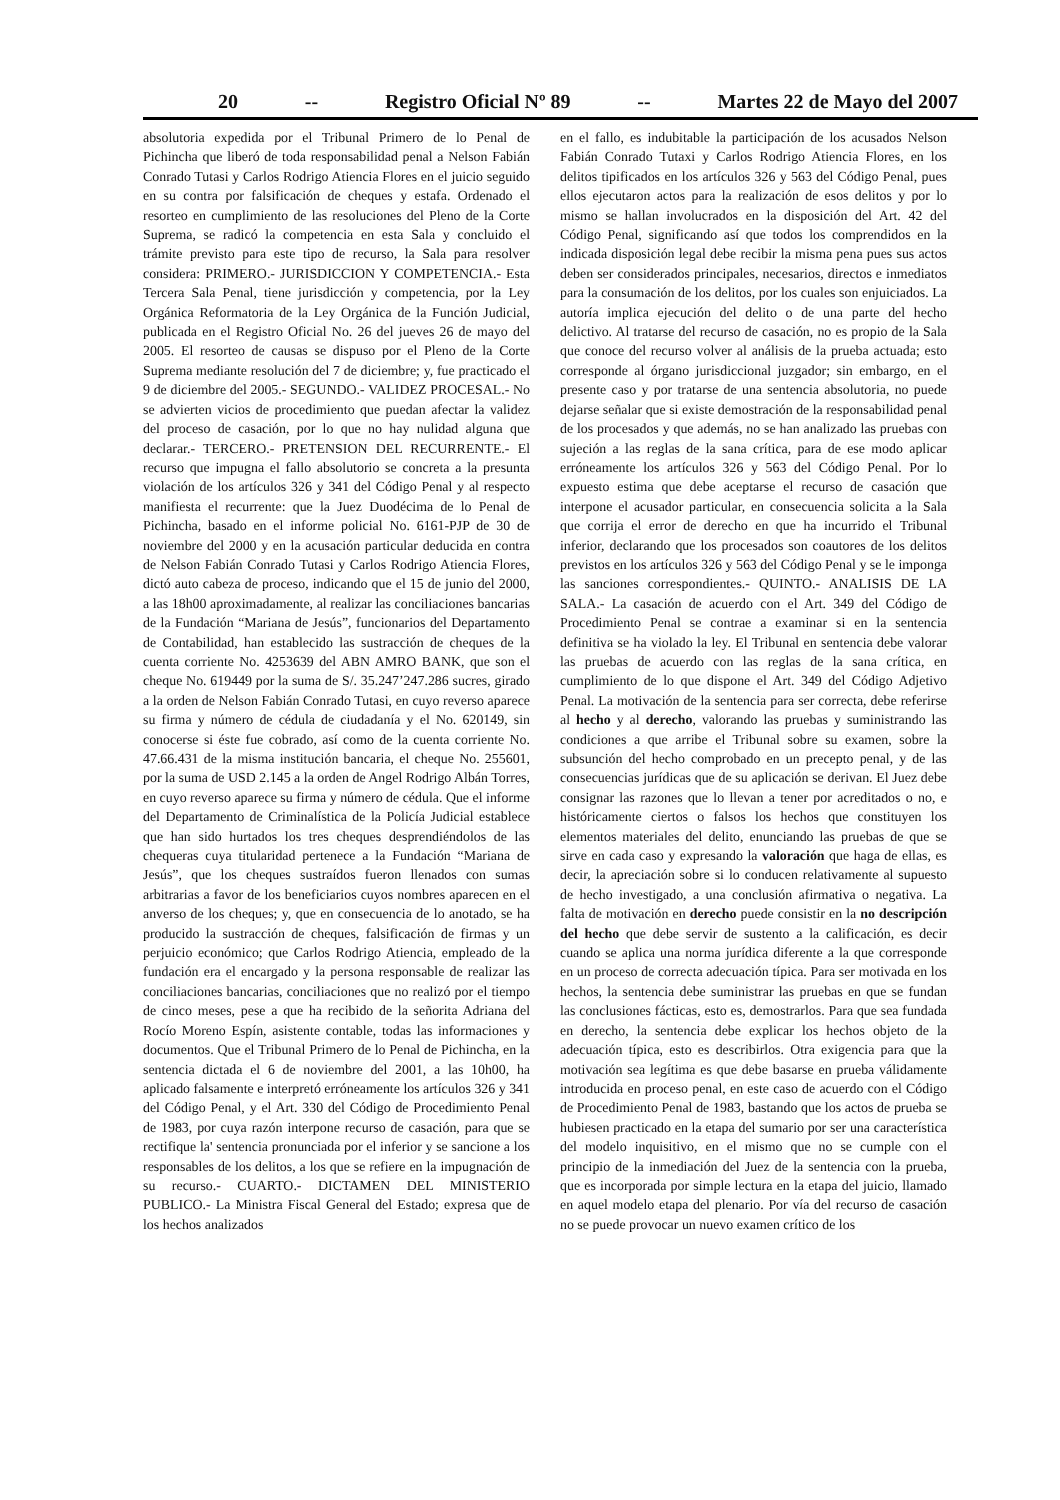20 -- Registro Oficial Nº 89 -- Martes 22 de Mayo del 2007
absolutoria expedida por el Tribunal Primero de lo Penal de Pichincha que liberó de toda responsabilidad penal a Nelson Fabián Conrado Tutasi y Carlos Rodrigo Atiencia Flores en el juicio seguido en su contra por falsificación de cheques y estafa. Ordenado el resorteo en cumplimiento de las resoluciones del Pleno de la Corte Suprema, se radicó la competencia en esta Sala y concluido el trámite previsto para este tipo de recurso, la Sala para resolver considera: PRIMERO.- JURISDICCION Y COMPETENCIA.- Esta Tercera Sala Penal, tiene jurisdicción y competencia, por la Ley Orgánica Reformatoria de la Ley Orgánica de la Función Judicial, publicada en el Registro Oficial No. 26 del jueves 26 de mayo del 2005. El resorteo de causas se dispuso por el Pleno de la Corte Suprema mediante resolución del 7 de diciembre; y, fue practicado el 9 de diciembre del 2005.- SEGUNDO.- VALIDEZ PROCESAL.- No se advierten vicios de procedimiento que puedan afectar la validez del proceso de casación, por lo que no hay nulidad alguna que declarar.- TERCERO.- PRETENSION DEL RECURRENTE.- El recurso que impugna el fallo absolutorio se concreta a la presunta violación de los artículos 326 y 341 del Código Penal y al respecto manifiesta el recurrente: que la Juez Duodécima de lo Penal de Pichincha, basado en el informe policial No. 6161-PJP de 30 de noviembre del 2000 y en la acusación particular deducida en contra de Nelson Fabián Conrado Tutasi y Carlos Rodrigo Atiencia Flores, dictó auto cabeza de proceso, indicando que el 15 de junio del 2000, a las 18h00 aproximadamente, al realizar las conciliaciones bancarias de la Fundación “Mariana de Jesús”, funcionarios del Departamento de Contabilidad, han establecido las sustracción de cheques de la cuenta corriente No. 4253639 del ABN AMRO BANK, que son el cheque No. 619449 por la suma de S/. 35.247’247.286 sucres, girado a la orden de Nelson Fabián Conrado Tutasi, en cuyo reverso aparece su firma y número de cédula de ciudadanía y el No. 620149, sin conocerse si éste fue cobrado, así como de la cuenta corriente No. 47.66.431 de la misma institución bancaria, el cheque No. 255601, por la suma de USD 2.145 a la orden de Angel Rodrigo Albán Torres, en cuyo reverso aparece su firma y número de cédula. Que el informe del Departamento de Criminalística de la Policía Judicial establece que han sido hurtados los tres cheques desprendiéndolos de las chequeras cuya titularidad pertenece a la Fundación “Mariana de Jesús”, que los cheques sustraídos fueron llenados con sumas arbitrarias a favor de los beneficiarios cuyos nombres aparecen en el anverso de los cheques; y, que en consecuencia de lo anotado, se ha producido la sustracción de cheques, falsificación de firmas y un perjuicio económico; que Carlos Rodrigo Atiencia, empleado de la fundación era el encargado y la persona responsable de realizar las conciliaciones bancarias, conciliaciones que no realizó por el tiempo de cinco meses, pese a que ha recibido de la señorita Adriana del Rocío Moreno Espín, asistente contable, todas las informaciones y documentos. Que el Tribunal Primero de lo Penal de Pichincha, en la sentencia dictada el 6 de noviembre del 2001, a las 10h00, ha aplicado falsamente e interpretó erróneamente los artículos 326 y 341 del Código Penal, y el Art. 330 del Código de Procedimiento Penal de 1983, por cuya razón interpone recurso de casación, para que se rectifique la' sentencia pronunciada por el inferior y se sancione a los responsables de los delitos, a los que se refiere en la impugnación de su recurso.- CUARTO.- DICTAMEN DEL MINISTERIO PUBLICO.- La Ministra Fiscal General del Estado; expresa que de los hechos analizados
en el fallo, es indubitable la participación de los acusados Nelson Fabián Conrado Tutaxi y Carlos Rodrigo Atiencia Flores, en los delitos tipificados en los artículos 326 y 563 del Código Penal, pues ellos ejecutaron actos para la realización de esos delitos y por lo mismo se hallan involucrados en la disposición del Art. 42 del Código Penal, significando así que todos los comprendidos en la indicada disposición legal debe recibir la misma pena pues sus actos deben ser considerados principales, necesarios, directos e inmediatos para la consumación de los delitos, por los cuales son enjuiciados. La autoría implica ejecución del delito o de una parte del hecho delictivo. Al tratarse del recurso de casación, no es propio de la Sala que conoce del recurso volver al análisis de la prueba actuada; esto corresponde al órgano jurisdiccional juzgador; sin embargo, en el presente caso y por tratarse de una sentencia absolutoria, no puede dejarse señalar que si existe demostración de la responsabilidad penal de los procesados y que además, no se han analizado las pruebas con sujeción a las reglas de la sana crítica, para de ese modo aplicar erróneamente los artículos 326 y 563 del Código Penal. Por lo expuesto estima que debe aceptarse el recurso de casación que interpone el acusador particular, en consecuencia solicita a la Sala que corrija el error de derecho en que ha incurrido el Tribunal inferior, declarando que los procesados son coautores de los delitos previstos en los artículos 326 y 563 del Código Penal y se le imponga las sanciones correspondientes.- QUINTO.- ANALISIS DE LA SALA.- La casación de acuerdo con el Art. 349 del Código de Procedimiento Penal se contrae a examinar si en la sentencia definitiva se ha violado la ley. El Tribunal en sentencia debe valorar las pruebas de acuerdo con las reglas de la sana crítica, en cumplimiento de lo que dispone el Art. 349 del Código Adjetivo Penal. La motivación de la sentencia para ser correcta, debe referirse al hecho y al derecho, valorando las pruebas y suministrando las condiciones a que arribe el Tribunal sobre su examen, sobre la subsunción del hecho comprobado en un precepto penal, y de las consecuencias jurídicas que de su aplicación se derivan. El Juez debe consignar las razones que lo llevan a tener por acreditados o no, e históricamente ciertos o falsos los hechos que constituyen los elementos materiales del delito, enunciando las pruebas de que se sirve en cada caso y expresando la valoración que haga de ellas, es decir, la apreciación sobre si lo conducen relativamente al supuesto de hecho investigado, a una conclusión afirmativa o negativa. La falta de motivación en derecho puede consistir en la no descripción del hecho que debe servir de sustento a la calificación, es decir cuando se aplica una norma jurídica diferente a la que corresponde en un proceso de correcta adecuación típica. Para ser motivada en los hechos, la sentencia debe suministrar las pruebas en que se fundan las conclusiones fácticas, esto es, demostrarlos. Para que sea fundada en derecho, la sentencia debe explicar los hechos objeto de la adecuación típica, esto es describirlos. Otra exigencia para que la motivación sea legítima es que debe basarse en prueba válidamente introducida en proceso penal, en este caso de acuerdo con el Código de Procedimiento Penal de 1983, bastando que los actos de prueba se hubiesen practicado en la etapa del sumario por ser una característica del modelo inquisitivo, en el mismo que no se cumple con el principio de la inmediación del Juez de la sentencia con la prueba, que es incorporada por simple lectura en la etapa del juicio, llamado en aquel modelo etapa del plenario. Por vía del recurso de casación no se puede provocar un nuevo examen crítico de los